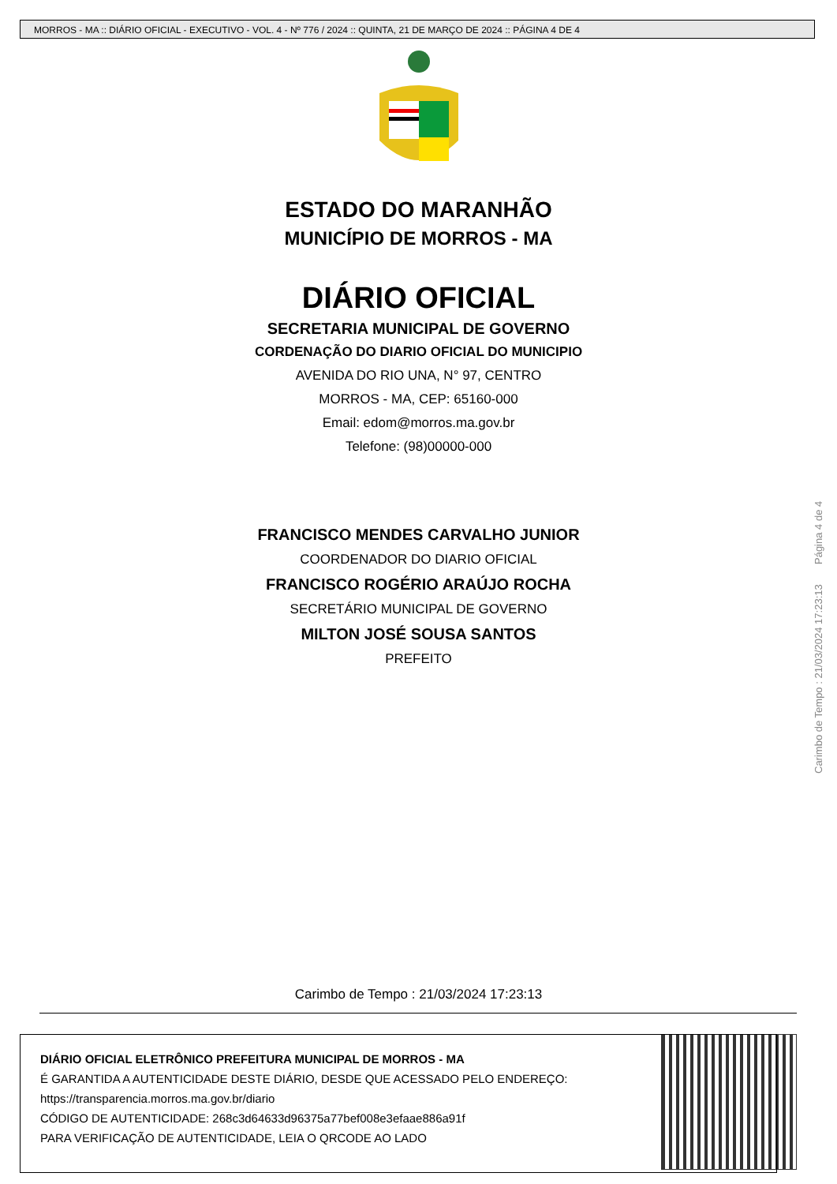MORROS - MA :: DIÁRIO OFICIAL - EXECUTIVO - VOL. 4 - Nº 776 / 2024 :: QUINTA, 21 DE MARÇO DE 2024 :: PÁGINA 4 DE 4
ESTADO DO MARANHÃO
MUNICÍPIO DE MORROS - MA
DIÁRIO OFICIAL
SECRETARIA MUNICIPAL DE GOVERNO
CORDENAÇÃO DO DIARIO OFICIAL DO MUNICIPIO
AVENIDA DO RIO UNA, N° 97, CENTRO
MORROS - MA, CEP: 65160-000
Email: edom@morros.ma.gov.br
Telefone: (98)00000-000
FRANCISCO MENDES CARVALHO JUNIOR
COORDENADOR DO DIARIO OFICIAL
FRANCISCO ROGÉRIO ARAÚJO ROCHA
SECRETÁRIO MUNICIPAL DE GOVERNO
MILTON JOSÉ SOUSA SANTOS
PREFEITO
Carimbo de Tempo : 21/03/2024 17:23:13 Página 4 de 4
Carimbo de Tempo : 21/03/2024 17:23:13
DIÁRIO OFICIAL ELETRÔNICO PREFEITURA MUNICIPAL DE MORROS - MA
É GARANTIDA A AUTENTICIDADE DESTE DIÁRIO, DESDE QUE ACESSADO PELO ENDEREÇO:
https://transparencia.morros.ma.gov.br/diario
CÓDIGO DE AUTENTICIDADE: 268c3d64633d96375a77bef008e3efaae886a91f
PARA VERIFICAÇÃO DE AUTENTICIDADE, LEIA O QRCODE AO LADO